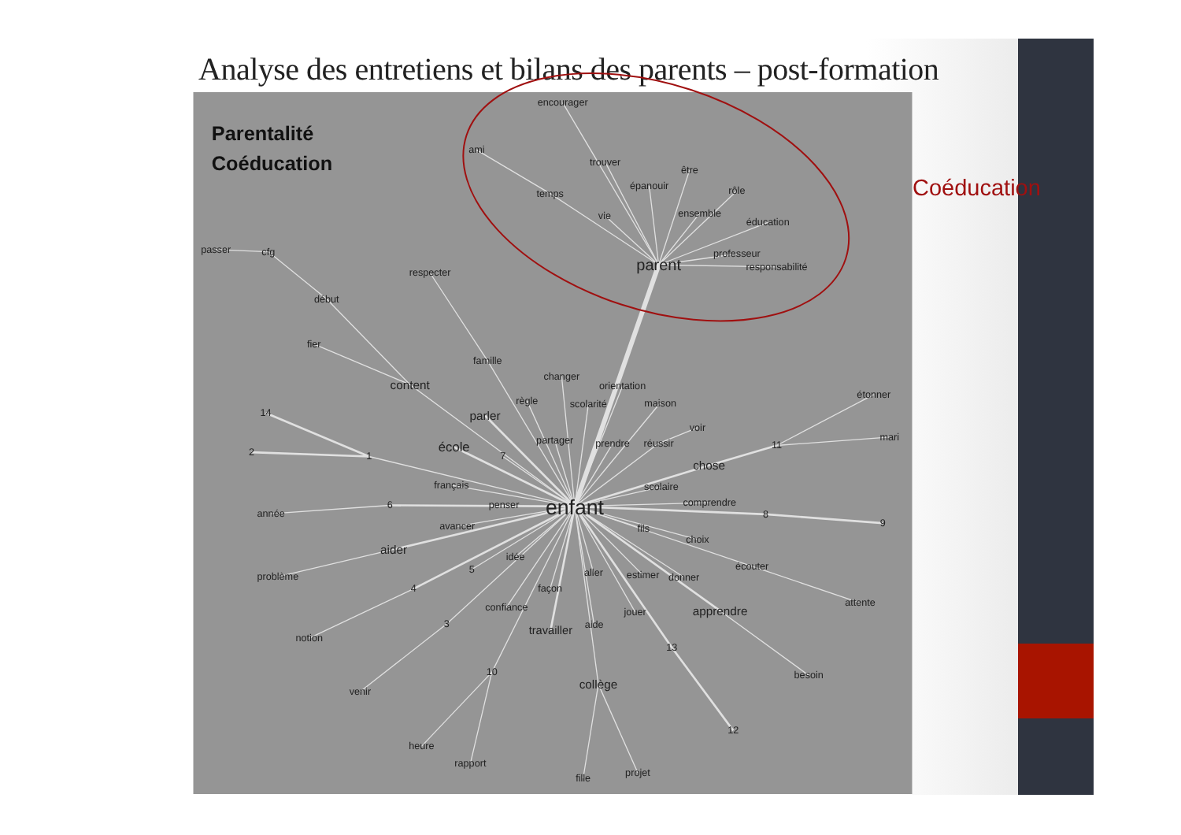Analyse des entretiens et bilans des parents – post-formation
Parentalité
Coéducation
encourager
ami
trouver
être
épanouir
rôle
temps
vie
ensemble
éducation
professeur
responsabilité
parent
passer
cfg
respecter
début
fier
famille
changer
content
orientation
étonner
règle
scolarité
maison
14
parler
voir
mari
partager
prendre
réussir
école
11
2
1
7
chose
français
scolaire
comprendre
6
penser
enfant
année
8
9
avancer
fils
choix
aider
idée
écouter
5
aller
estimer
donner
problème
4
façon
attente
confiance
jouer
apprendre
3
aide
travailler
notion
13
10
besoin
collège
venir
12
heure
rapport
projet
fille
Coéducation